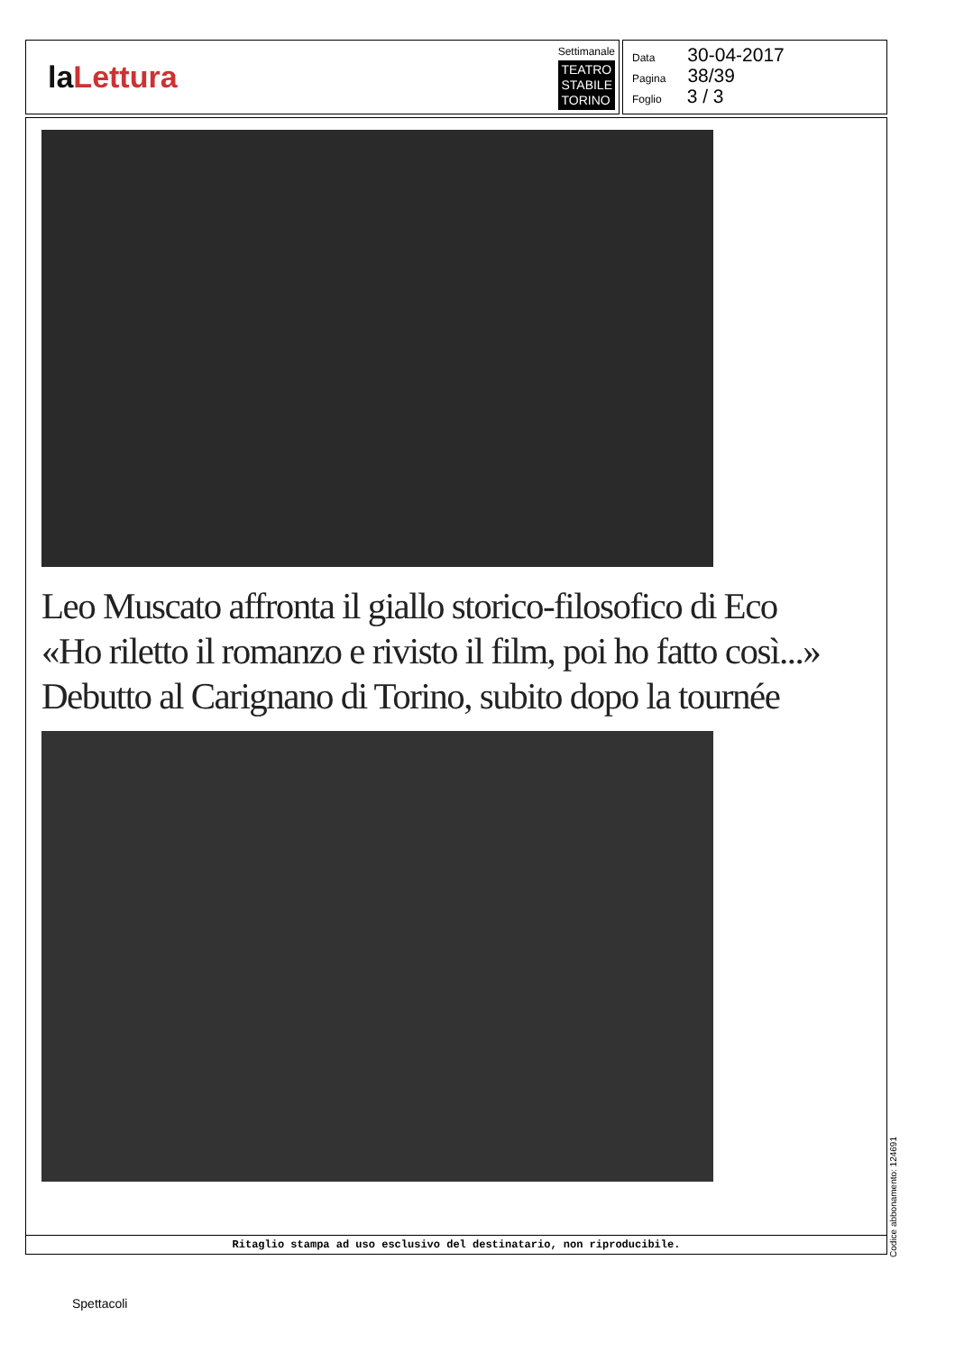laLettura
Settimanale
TEATRO
STABILE
TORINO
Data 30-04-2017
Pagina 38/39
Foglio 3 / 3
Leo Muscato affronta il giallo storico-filosofico di Eco
«Ho riletto il romanzo e rivisto il film, poi ho fatto così...»
Debutto al Carignano di Torino, subito dopo la tournée
Ritaglio stampa ad uso esclusivo del destinatario, non riproducibile.
Codice abbonamento: 124691
Spettacoli